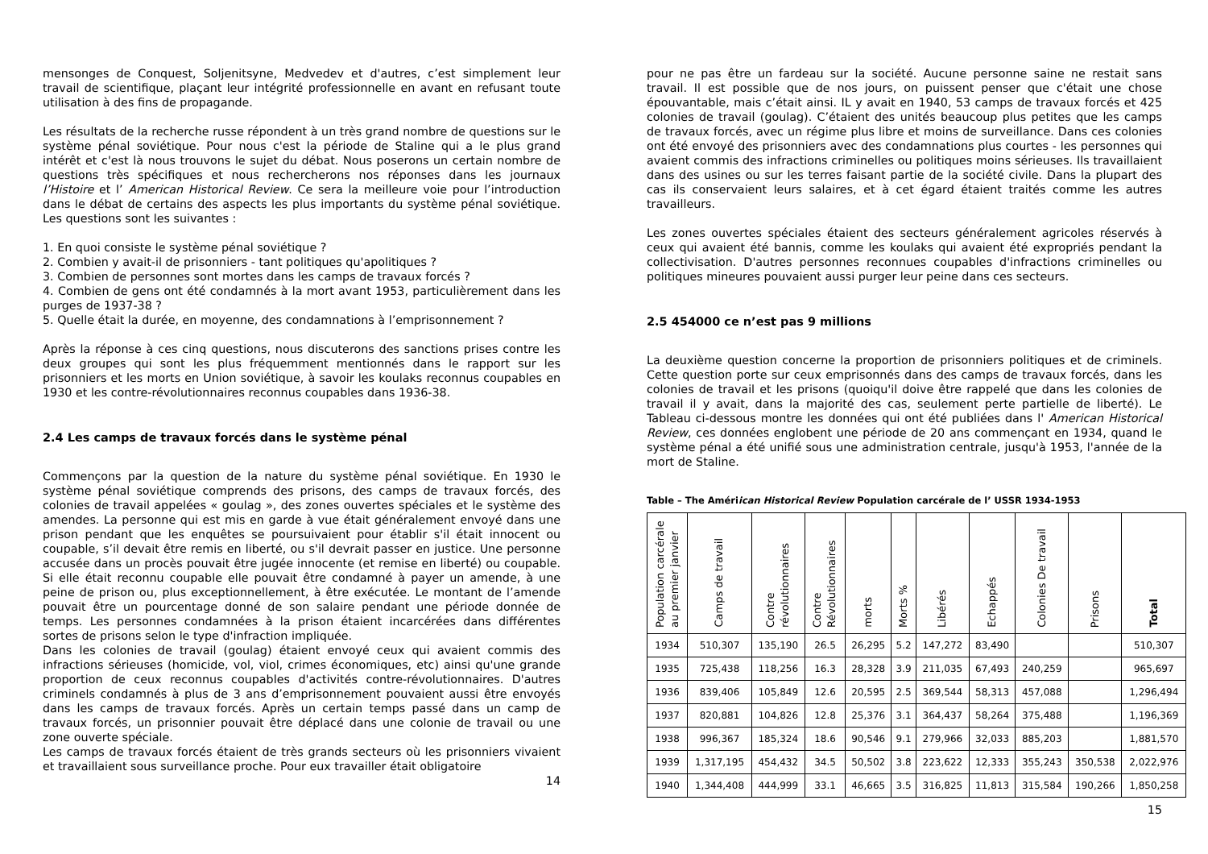mensonges de Conquest, Soljenitsyne, Medvedev et d'autres, c’est simplement leur travail de scientifique, plaçant leur intégrité professionnelle en avant en refusant toute utilisation à des fins de propagande.
Les résultats de la recherche russe répondent à un très grand nombre de questions sur le système pénal soviétique. Pour nous c'est la période de Staline qui a le plus grand intérêt et c'est là nous trouvons le sujet du débat. Nous poserons un certain nombre de questions très spécifiques et nous rechercherons nos réponses dans les journaux l’Histoire et l’ American Historical Review. Ce sera la meilleure voie pour l’introduction dans le débat de certains des aspects les plus importants du système pénal soviétique. Les questions sont les suivantes :
1. En quoi consiste le système pénal soviétique ?
2. Combien y avait-il de prisonniers - tant politiques qu'apolitiques ?
3. Combien de personnes sont mortes dans les camps de travaux forcés ?
4. Combien de gens ont été condamnés à la mort avant 1953, particulièrement dans les purges de 1937-38 ?
5. Quelle était la durée, en moyenne, des condamnations à l’emprisonnement ?
Après la réponse à ces cinq questions, nous discuterons des sanctions prises contre les deux groupes qui sont les plus fréquemment mentionnés dans le rapport sur les prisonniers et les morts en Union soviétique, à savoir les koulaks reconnus coupables en 1930 et les contre-révolutionnaires reconnus coupables dans 1936-38.
2.4 Les camps de travaux forcés dans le système pénal
Commençons par la question de la nature du système pénal soviétique. En 1930 le système pénal soviétique comprends des prisons, des camps de travaux forcés, des colonies de travail appelées « goulag », des zones ouvertes spéciales et le système des amendes. La personne qui est mis en garde à vue était généralement envoyé dans une prison pendant que les enquêtes se poursuivaient pour établir s'il était innocent ou coupable, s’il devait être remis en liberté, ou s'il devrait passer en justice. Une personne accusée dans un procès pouvait être jugée innocente (et remise en liberté) ou coupable. Si elle était reconnu coupable elle pouvait être condamné à payer un amende, à une peine de prison ou, plus exceptionnellement, à être exécutée. Le montant de l’amende pouvait être un pourcentage donné de son salaire pendant une période donnée de temps. Les personnes condamnées à la prison étaient incarcérées dans différentes sortes de prisons selon le type d'infraction impliquée.
Dans les colonies de travail (goulag) étaient envoyé ceux qui avaient commis des infractions sérieuses (homicide, vol, viol, crimes économiques, etc) ainsi qu'une grande proportion de ceux reconnus coupables d'activités contre-révolutionnaires. D'autres criminels condamnés à plus de 3 ans d’emprisonnement pouvaient aussi être envoyés dans les camps de travaux forcés. Après un certain temps passé dans un camp de travaux forcés, un prisonnier pouvait être déplacé dans une colonie de travail ou une zone ouverte spéciale.
Les camps de travaux forcés étaient de très grands secteurs où les prisonniers vivaient et travaillaient sous surveillance proche. Pour eux travailler était obligatoire
14
pour ne pas être un fardeau sur la société. Aucune personne saine ne restait sans travail. Il est possible que de nos jours, on puissent penser que c'était une chose épouvantable, mais c’était ainsi. IL y avait en 1940, 53 camps de travaux forcés et 425 colonies de travail (goulag). C’étaient des unités beaucoup plus petites que les camps de travaux forcés, avec un régime plus libre et moins de surveillance. Dans ces colonies ont été envoyé des prisonniers avec des condamnations plus courtes - les personnes qui avaient commis des infractions criminelles ou politiques moins sérieuses. Ils travaillaient dans des usines ou sur les terres faisant partie de la société civile. Dans la plupart des cas ils conservaient leurs salaires, et à cet égard étaient traités comme les autres travailleurs.
Les zones ouvertes spéciales étaient des secteurs généralement agricoles réservés à ceux qui avaient été bannis, comme les koulaks qui avaient été expropriés pendant la collectivisation. D'autres personnes reconnues coupables d'infractions criminelles ou politiques mineures pouvaient aussi purger leur peine dans ces secteurs.
2.5 454000 ce n’est pas 9 millions
La deuxième question concerne la proportion de prisonniers politiques et de criminels. Cette question porte sur ceux emprisonnés dans des camps de travaux forcés, dans les colonies de travail et les prisons (quoiqu'il doive être rappelé que dans les colonies de travail il y avait, dans la majorité des cas, seulement perte partielle de liberté). Le Tableau ci-dessous montre les données qui ont été publiées dans l' American Historical Review, ces données englobent une période de 20 ans commençant en 1934, quand le système pénal a été unifié sous une administration centrale, jusqu'à 1953, l'année de la mort de Staline.
Table – The Amériican Historical Review Population carcérale de l’ USSR 1934-1953
| Population carcérale au premier janvier | Camps de travail | Contre révolutionnaires | Contre Révolutionnaires | morts | Morts % | Libérés | Echappés | Colonies De travail | Prisons | Total |
| --- | --- | --- | --- | --- | --- | --- | --- | --- | --- | --- |
| 1934 | 510,307 | 135,190 | 26.5 | 26,295 | 5.2 | 147,272 | 83,490 | | | 510,307 |
| 1935 | 725,438 | 118,256 | 16.3 | 28,328 | 3.9 | 211,035 | 67,493 | 240,259 | | 965,697 |
| 1936 | 839,406 | 105,849 | 12.6 | 20,595 | 2.5 | 369,544 | 58,313 | 457,088 | | 1,296,494 |
| 1937 | 820,881 | 104,826 | 12.8 | 25,376 | 3.1 | 364,437 | 58,264 | 375,488 | | 1,196,369 |
| 1938 | 996,367 | 185,324 | 18.6 | 90,546 | 9.1 | 279,966 | 32,033 | 885,203 | | 1,881,570 |
| 1939 | 1,317,195 | 454,432 | 34.5 | 50,502 | 3.8 | 223,622 | 12,333 | 355,243 | 350,538 | 2,022,976 |
| 1940 | 1,344,408 | 444,999 | 33.1 | 46,665 | 3.5 | 316,825 | 11,813 | 315,584 | 190,266 | 1,850,258 |
15